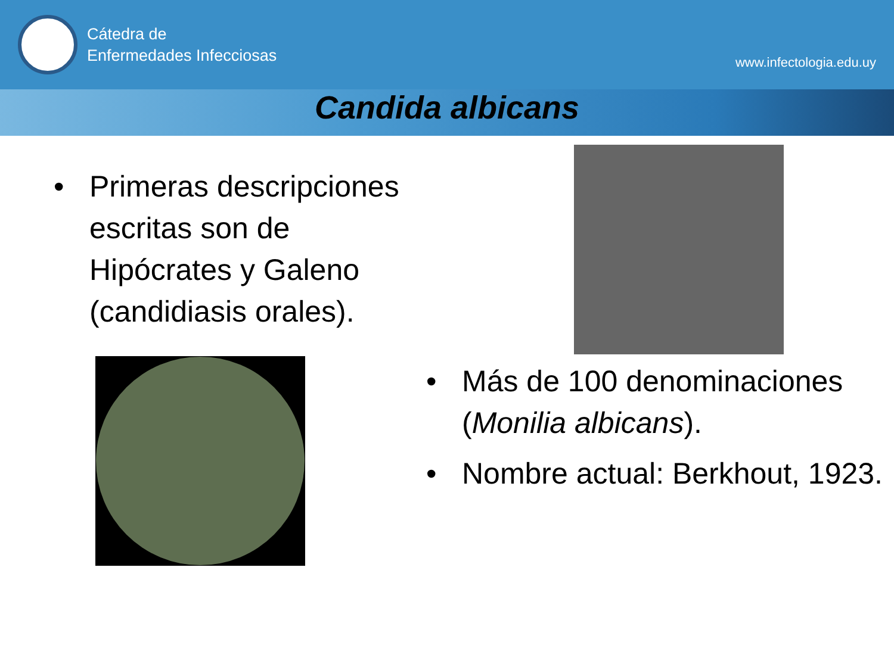Cátedra de
Enfermedades Infecciosas
www.infectologia.edu.uy
Candida albicans
• Primeras descripciones escritas son de Hipócrates y Galeno (candidiasis orales).
• Más de 100 denominaciones (Monilia albicans).
• Nombre actual: Berkhout, 1923.